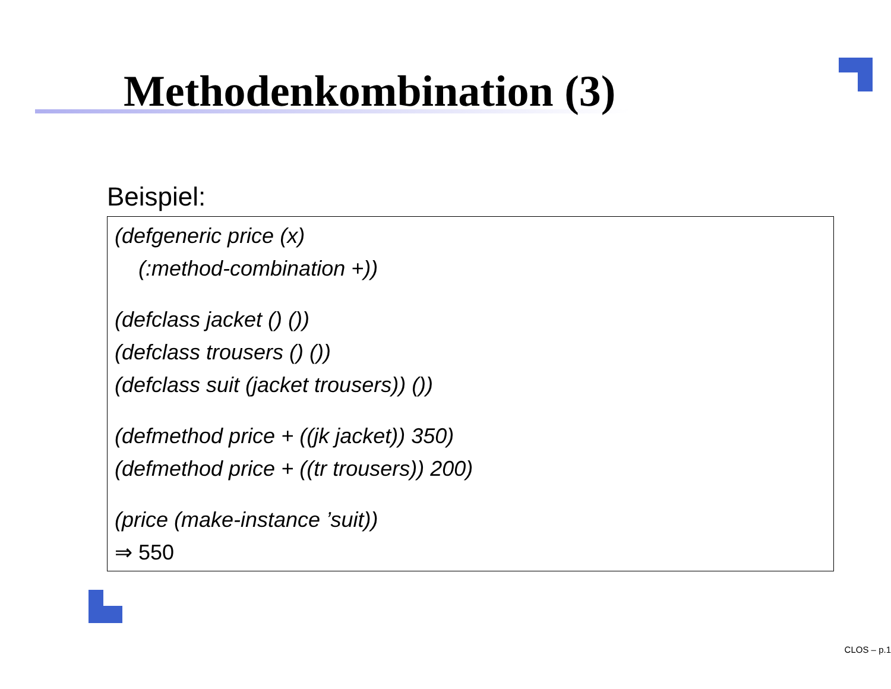Methodenkombination (3)
Beispiel:
(defgeneric price (x)
(:method-combination +))
(defclass jacket () ())
(defclass trousers () ())
(defclass suit (jacket trousers)) ())
(defmethod price + ((jk jacket)) 350)
(defmethod price + ((tr trousers)) 200)
(price (make-instance ’suit))
⇒ 550
CLOS – p.1